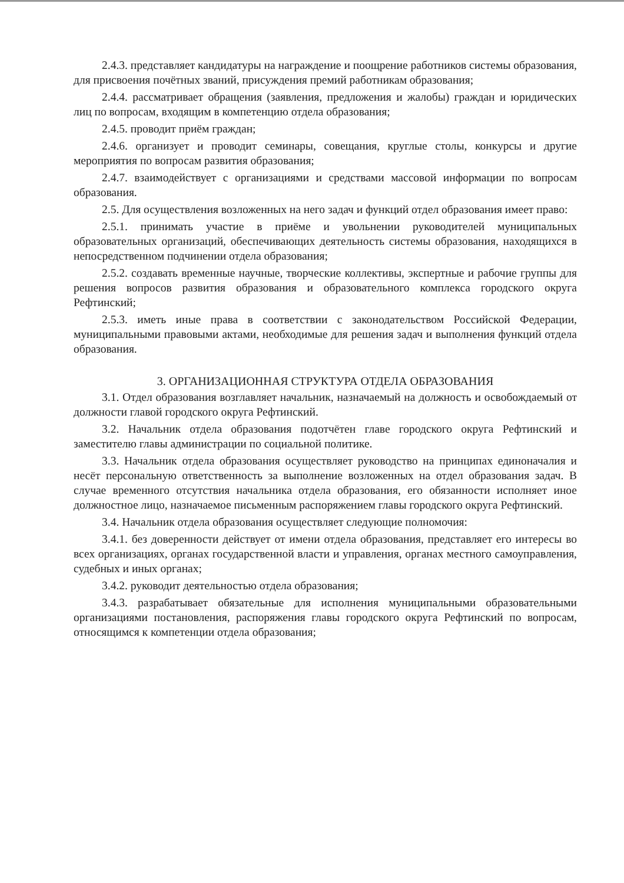2.4.3. представляет кандидатуры на награждение и поощрение работников системы образования, для присвоения почётных званий, присуждения премий работникам образования;
2.4.4. рассматривает обращения (заявления, предложения и жалобы) граждан и юридических лиц по вопросам, входящим в компетенцию отдела образования;
2.4.5. проводит приём граждан;
2.4.6. организует и проводит семинары, совещания, круглые столы, конкурсы и другие мероприятия по вопросам развития образования;
2.4.7. взаимодействует с организациями и средствами массовой информации по вопросам образования.
2.5. Для осуществления возложенных на него задач и функций отдел образования имеет право:
2.5.1. принимать участие в приёме и увольнении руководителей муниципальных образовательных организаций, обеспечивающих деятельность системы образования, находящихся в непосредственном подчинении отдела образования;
2.5.2. создавать временные научные, творческие коллективы, экспертные и рабочие группы для решения вопросов развития образования и образовательного комплекса городского округа Рефтинский;
2.5.3. иметь иные права в соответствии с законодательством Российской Федерации, муниципальными правовыми актами, необходимые для решения задач и выполнения функций отдела образования.
3. ОРГАНИЗАЦИОННАЯ СТРУКТУРА ОТДЕЛА ОБРАЗОВАНИЯ
3.1. Отдел образования возглавляет начальник, назначаемый на должность и освобождаемый от должности главой городского округа Рефтинский.
3.2. Начальник отдела образования подотчётен главе городского округа Рефтинский и заместителю главы администрации по социальной политике.
3.3. Начальник отдела образования осуществляет руководство на принципах единоначалия и несёт персональную ответственность за выполнение возложенных на отдел образования задач. В случае временного отсутствия начальника отдела образования, его обязанности исполняет иное должностное лицо, назначаемое письменным распоряжением главы городского округа Рефтинский.
3.4. Начальник отдела образования осуществляет следующие полномочия:
3.4.1. без доверенности действует от имени отдела образования, представляет его интересы во всех организациях, органах государственной власти и управления, органах местного самоуправления, судебных и иных органах;
3.4.2. руководит деятельностью отдела образования;
3.4.3. разрабатывает обязательные для исполнения муниципальными образовательными организациями постановления, распоряжения главы городского округа Рефтинский по вопросам, относящимся к компетенции отдела образования;